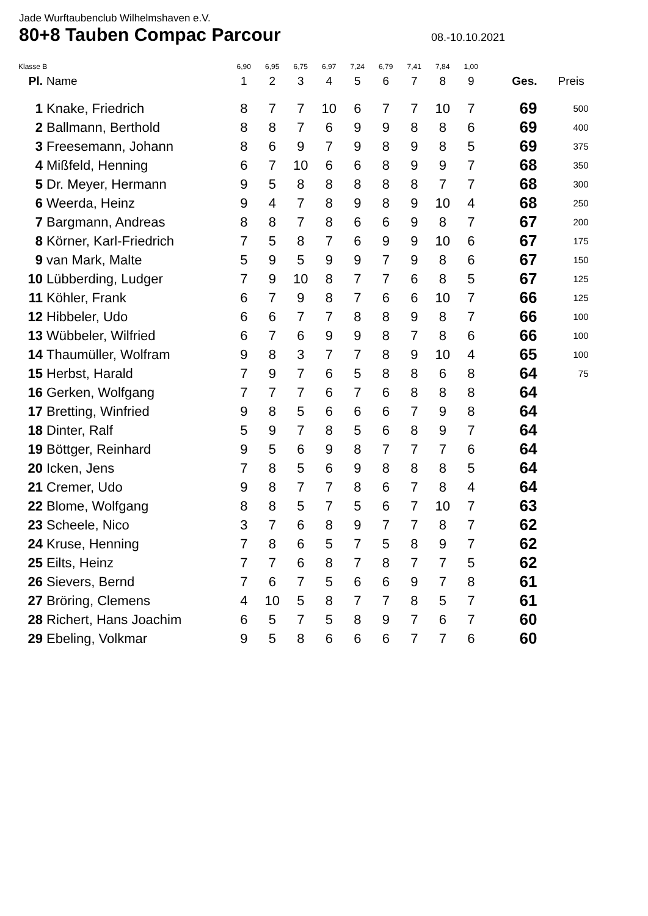Jade Wurftaubenclub Wilhelmshaven e.V.
80+8 Tauben Compac Parcour
08.-10.10.2021
| Klasse B | | 6,90 | 6,95 | 6,75 | 6,97 | 7,24 | 6,79 | 7,41 | 7,84 | 1,00 | | |
| Pl. | Name | 1 | 2 | 3 | 4 | 5 | 6 | 7 | 8 | 9 | Ges. | Preis |
| 1 | Knake, Friedrich | 8 | 7 | 7 | 10 | 6 | 7 | 7 | 10 | 7 | 69 | 500 |
| 2 | Ballmann, Berthold | 8 | 8 | 7 | 6 | 9 | 9 | 8 | 8 | 6 | 69 | 400 |
| 3 | Freesemann, Johann | 8 | 6 | 9 | 7 | 9 | 8 | 9 | 8 | 5 | 69 | 375 |
| 4 | Mißfeld, Henning | 6 | 7 | 10 | 6 | 6 | 8 | 9 | 9 | 7 | 68 | 350 |
| 5 | Dr. Meyer, Hermann | 9 | 5 | 8 | 8 | 8 | 8 | 8 | 7 | 7 | 68 | 300 |
| 6 | Weerda, Heinz | 9 | 4 | 7 | 8 | 9 | 8 | 9 | 10 | 4 | 68 | 250 |
| 7 | Bargmann, Andreas | 8 | 8 | 7 | 8 | 6 | 6 | 9 | 8 | 7 | 67 | 200 |
| 8 | Körner, Karl-Friedrich | 7 | 5 | 8 | 7 | 6 | 9 | 9 | 10 | 6 | 67 | 175 |
| 9 | van Mark, Malte | 5 | 9 | 5 | 9 | 9 | 7 | 9 | 8 | 6 | 67 | 150 |
| 10 | Lübberding, Ludger | 7 | 9 | 10 | 8 | 7 | 7 | 6 | 8 | 5 | 67 | 125 |
| 11 | Köhler, Frank | 6 | 7 | 9 | 8 | 7 | 6 | 6 | 10 | 7 | 66 | 125 |
| 12 | Hibbeler, Udo | 6 | 6 | 7 | 7 | 8 | 8 | 9 | 8 | 7 | 66 | 100 |
| 13 | Wübbeler, Wilfried | 6 | 7 | 6 | 9 | 9 | 8 | 7 | 8 | 6 | 66 | 100 |
| 14 | Thaumüller, Wolfram | 9 | 8 | 3 | 7 | 7 | 8 | 9 | 10 | 4 | 65 | 100 |
| 15 | Herbst, Harald | 7 | 9 | 7 | 6 | 5 | 8 | 8 | 6 | 8 | 64 | 75 |
| 16 | Gerken, Wolfgang | 7 | 7 | 7 | 6 | 7 | 6 | 8 | 8 | 8 | 64 | |
| 17 | Bretting, Winfried | 9 | 8 | 5 | 6 | 6 | 6 | 7 | 9 | 8 | 64 | |
| 18 | Dinter, Ralf | 5 | 9 | 7 | 8 | 5 | 6 | 8 | 9 | 7 | 64 | |
| 19 | Böttger, Reinhard | 9 | 5 | 6 | 9 | 8 | 7 | 7 | 7 | 6 | 64 | |
| 20 | Icken, Jens | 7 | 8 | 5 | 6 | 9 | 8 | 8 | 8 | 5 | 64 | |
| 21 | Cremer, Udo | 9 | 8 | 7 | 7 | 8 | 6 | 7 | 8 | 4 | 64 | |
| 22 | Blome, Wolfgang | 8 | 8 | 5 | 7 | 5 | 6 | 7 | 10 | 7 | 63 | |
| 23 | Scheele, Nico | 3 | 7 | 6 | 8 | 9 | 7 | 7 | 8 | 7 | 62 | |
| 24 | Kruse, Henning | 7 | 8 | 6 | 5 | 7 | 5 | 8 | 9 | 7 | 62 | |
| 25 | Eilts, Heinz | 7 | 7 | 6 | 8 | 7 | 8 | 7 | 7 | 5 | 62 | |
| 26 | Sievers, Bernd | 7 | 6 | 7 | 5 | 6 | 6 | 9 | 7 | 8 | 61 | |
| 27 | Bröring, Clemens | 4 | 10 | 5 | 8 | 7 | 7 | 8 | 5 | 7 | 61 | |
| 28 | Richert, Hans Joachim | 6 | 5 | 7 | 5 | 8 | 9 | 7 | 6 | 7 | 60 | |
| 29 | Ebeling, Volkmar | 9 | 5 | 8 | 6 | 6 | 6 | 7 | 7 | 6 | 60 | |